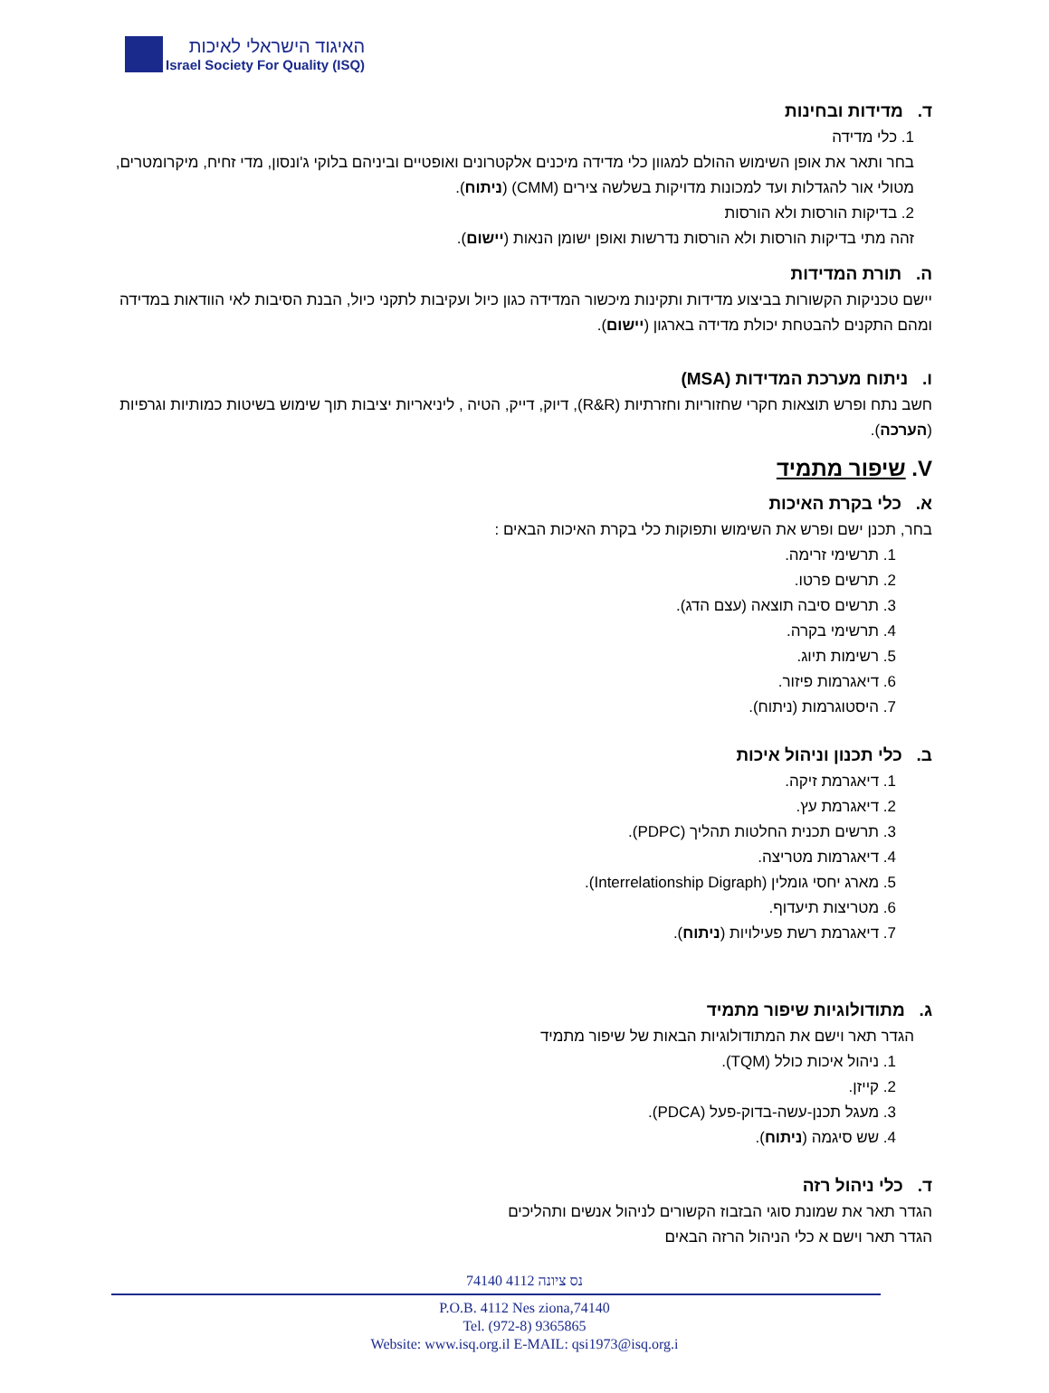האיגוד הישראלי לאיכות
Israel Society For Quality (ISQ)
ד. מדידות ובחינות
1. כלי מדידה
בחר ותאר את אופן השימוש ההולם למגוון כלי מדידה מיכנים אלקטרונים ואופטיים וביניהם בלוקי ג'ונסון, מדי זחיח, מיקרומטרים, מטולי אור להגדלות ועד למכונות מדויקות בשלשה צירים (CMM) (ניתוח).
2. בדיקות הורסות ולא הורסות
זהה מתי בדיקות הורסות ולא הורסות נדרשות ואופן ישומן הנאות (יישום).
ה. תורת המדידות
יישם טכניקות הקשורות בביצוע מדידות ותקינות מיכשור המדידה כגון כיול ועקיבות לתקני כיול, הבנת הסיבות לאי הוודאות במדידה ומהם התקנים להבטחת יכולת מדידה בארגון (יישום).
ו. ניתוח מערכת המדידות (MSA)
חשב נתח ופרש תוצאות חקרי שחזוריות וחזרתיות (R&R), דיוק, דייק, הטיה , ליניאריות יציבות תוך שימוש בשיטות כמותיות וגרפיות (הערכה).
V. שיפור מתמיד
א. כלי בקרת האיכות
בחר, תכנן ישם ופרש את השימוש ותפוקות כלי בקרת האיכות הבאים :
1. תרשימי זרימה.
2. תרשים פרטו.
3. תרשים סיבה תוצאה (עצם הדג).
4. תרשימי בקרה.
5. רשימות תיוג.
6. דיאגרמות פיזור.
7. היסטוגרמות (ניתוח).
ב. כלי תכנון וניהול איכות
1. דיאגרמת זיקה.
2. דיאגרמת עץ.
3. תרשים תכנית החלטות תהליך (PDPC).
4. דיאגרמות מטריצה.
5. מארג יחסי גומלין (Interrelationship Digraph).
6. מטריצות תיעדוף.
7. דיאגרמת רשת פעילויות (ניתוח).
ג. מתודולוגיות שיפור מתמיד
הגדר תאר וישם את המתודולוגיות הבאות של שיפור מתמיד
1. ניהול איכות כולל (TQM).
2. קייזן.
3. מעגל תכנן-עשה-בדוק-פעל (PDCA).
4. שש סיגמה (ניתוח).
ד. כלי ניהול רזה
הגדר תאר את שמונת סוגי הבזבוז הקשורים לניהול אנשים ותהליכים
הגדר תאר וישם א כלי הניהול הרזה הבאים
74140 נס ציונה 4112
P.O.B. 4112 Nes ziona,74140
Tel. (972-8) 9365865
Website: www.isq.org.il E-MAIL: qsi1973@isq.org.i